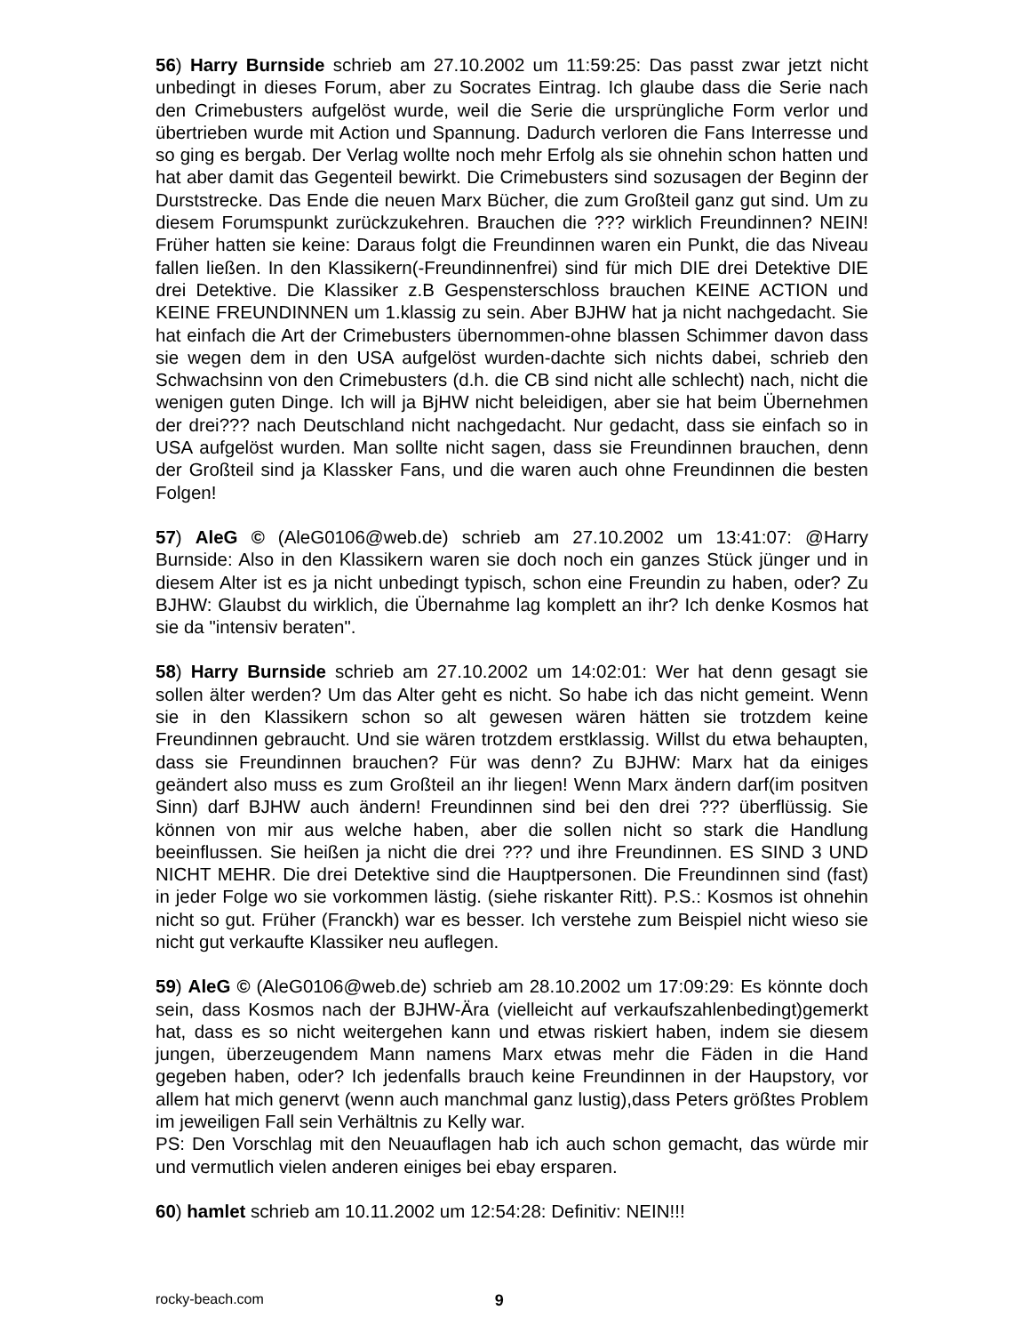56) Harry Burnside schrieb am 27.10.2002 um 11:59:25: Das passt zwar jetzt nicht unbedingt in dieses Forum, aber zu Socrates Eintrag. Ich glaube dass die Serie nach den Crimebusters aufgelöst wurde, weil die Serie die ursprüngliche Form verlor und übertrieben wurde mit Action und Spannung. Dadurch verloren die Fans Interresse und so ging es bergab. Der Verlag wollte noch mehr Erfolg als sie ohnehin schon hatten und hat aber damit das Gegenteil bewirkt. Die Crimebusters sind sozusagen der Beginn der Durststrecke. Das Ende die neuen Marx Bücher, die zum Großteil ganz gut sind. Um zu diesem Forumspunkt zurückzukehren. Brauchen die ??? wirklich Freundinnen? NEIN! Früher hatten sie keine: Daraus folgt die Freundinnen waren ein Punkt, die das Niveau fallen ließen. In den Klassikern(-Freundinnenfrei) sind für mich DIE drei Detektive DIE drei Detektive. Die Klassiker z.B Gespensterschloss brauchen KEINE ACTION und KEINE FREUNDINNEN um 1.klassig zu sein. Aber BJHW hat ja nicht nachgedacht. Sie hat einfach die Art der Crimebusters übernommen-ohne blassen Schimmer davon dass sie wegen dem in den USA aufgelöst wurden-dachte sich nichts dabei, schrieb den Schwachsinn von den Crimebusters (d.h. die CB sind nicht alle schlecht) nach, nicht die wenigen guten Dinge. Ich will ja BjHW nicht beleidigen, aber sie hat beim Übernehmen der drei??? nach Deutschland nicht nachgedacht. Nur gedacht, dass sie einfach so in USA aufgelöst wurden. Man sollte nicht sagen, dass sie Freundinnen brauchen, denn der Großteil sind ja Klassker Fans, und die waren auch ohne Freundinnen die besten Folgen!
57) AleG © (AleG0106@web.de) schrieb am 27.10.2002 um 13:41:07: @Harry Burnside: Also in den Klassikern waren sie doch noch ein ganzes Stück jünger und in diesem Alter ist es ja nicht unbedingt typisch, schon eine Freundin zu haben, oder? Zu BJHW: Glaubst du wirklich, die Übernahme lag komplett an ihr? Ich denke Kosmos hat sie da "intensiv beraten".
58) Harry Burnside schrieb am 27.10.2002 um 14:02:01: Wer hat denn gesagt sie sollen älter werden? Um das Alter geht es nicht. So habe ich das nicht gemeint. Wenn sie in den Klassikern schon so alt gewesen wären hätten sie trotzdem keine Freundinnen gebraucht. Und sie wären trotzdem erstklassig. Willst du etwa behaupten, dass sie Freundinnen brauchen? Für was denn? Zu BJHW: Marx hat da einiges geändert also muss es zum Großteil an ihr liegen! Wenn Marx ändern darf(im positven Sinn) darf BJHW auch ändern! Freundinnen sind bei den drei ??? überflüssig. Sie können von mir aus welche haben, aber die sollen nicht so stark die Handlung beeinflussen. Sie heißen ja nicht die drei ??? und ihre Freundinnen. ES SIND 3 UND NICHT MEHR. Die drei Detektive sind die Hauptpersonen. Die Freundinnen sind (fast) in jeder Folge wo sie vorkommen lästig. (siehe riskanter Ritt). P.S.: Kosmos ist ohnehin nicht so gut. Früher (Franckh) war es besser. Ich verstehe zum Beispiel nicht wieso sie nicht gut verkaufte Klassiker neu auflegen.
59) AleG © (AleG0106@web.de) schrieb am 28.10.2002 um 17:09:29: Es könnte doch sein, dass Kosmos nach der BJHW-Ära (vielleicht auf verkaufszahlenbedingt)gemerkt hat, dass es so nicht weitergehen kann und etwas riskiert haben, indem sie diesem jungen, überzeugendem Mann namens Marx etwas mehr die Fäden in die Hand gegeben haben, oder? Ich jedenfalls brauch keine Freundinnen in der Haupstory, vor allem hat mich genervt (wenn auch manchmal ganz lustig),dass Peters größtes Problem im jeweiligen Fall sein Verhältnis zu Kelly war.
PS: Den Vorschlag mit den Neuauflagen hab ich auch schon gemacht, das würde mir und vermutlich vielen anderen einiges bei ebay ersparen.
60) hamlet schrieb am 10.11.2002 um 12:54:28: Definitiv: NEIN!!!
rocky-beach.com 9